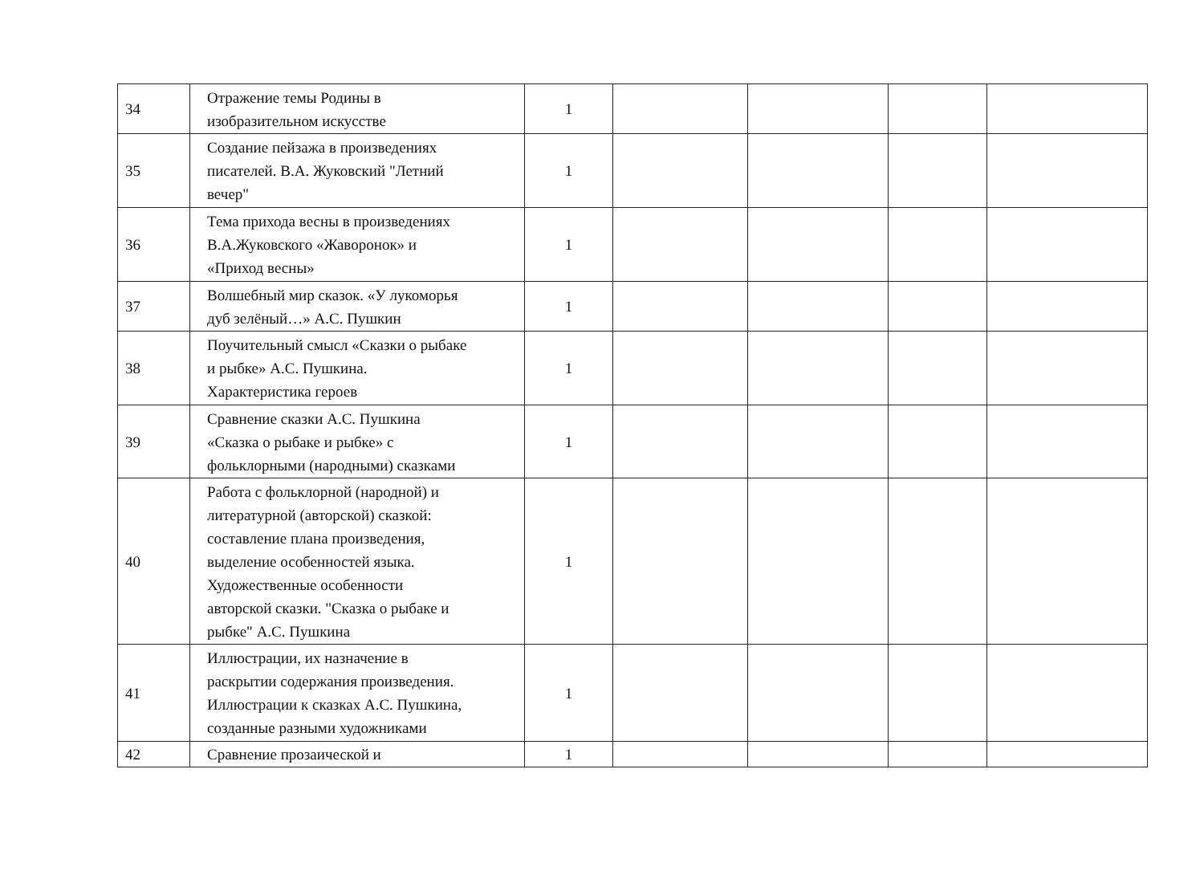| 34 | Отражение темы Родины в изобразительном искусстве | 1 | | | | |
| 35 | Создание пейзажа в произведениях писателей. В.А. Жуковский "Летний вечер" | 1 | | | | |
| 36 | Тема прихода весны в произведениях В.А.Жуковского «Жаворонок» и «Приход весны» | 1 | | | | |
| 37 | Волшебный мир сказок. «У лукоморья дуб зелёный…» А.С. Пушкин | 1 | | | | |
| 38 | Поучительный смысл «Сказки о рыбаке и рыбке» А.С. Пушкина. Характеристика героев | 1 | | | | |
| 39 | Сравнение сказки А.С. Пушкина «Сказка о рыбаке и рыбке» с фольклорными (народными) сказками | 1 | | | | |
| 40 | Работа с фольклорной (народной) и литературной (авторской) сказкой: составление плана произведения, выделение особенностей языка. Художественные особенности авторской сказки. "Сказка о рыбаке и рыбке" А.С. Пушкина | 1 | | | | |
| 41 | Иллюстрации, их назначение в раскрытии содержания произведения. Иллюстрации к сказках А.С. Пушкина, созданные разными художниками | 1 | | | | |
| 42 | Сравнение прозаической и | 1 | | | | |